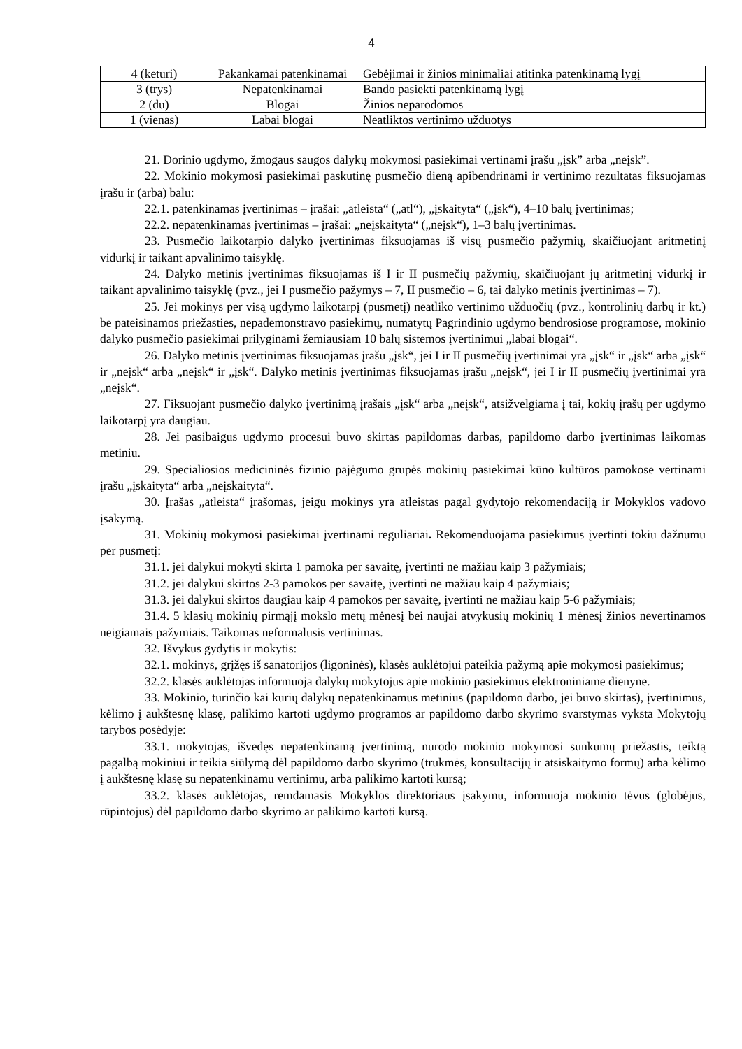4
| 4 (keturi) | Pakankamai patenkinamai | Gebėjimai ir žinios minimaliai atitinka patenkinamą lygį |
| 3 (trys) | Nepatenkinamai | Bando pasiekti patenkinamą lygį |
| 2 (du) | Blogai | Žinios neparodomos |
| 1 (vienas) | Labai blogai | Neatliktos vertinimo užduotys |
21. Dorinio ugdymo, žmogaus saugos dalykų mokymosi pasiekimai vertinami įrašu „įsk” arba „neįsk”.
22. Mokinio mokymosi pasiekimai paskutinę pusmečio dieną apibendrinami ir vertinimo rezultatas fiksuojamas įrašu ir (arba) balu:
22.1. patenkinamas įvertinimas – įrašai: „atleista“ („atl“), „įskaityta“ („įsk“), 4–10 balų įvertinimas;
22.2. nepatenkinamas įvertinimas – įrašai: „neįskaityta“ („neįsk“), 1–3 balų įvertinimas.
23. Pusmečio laikotarpio dalyko įvertinimas fiksuojamas iš visų pusmečio pažymių, skaičiuojant aritmetinį vidurkį ir taikant apvalinimo taisyklę.
24. Dalyko metinis įvertinimas fiksuojamas iš I ir II pusmečių pažymių, skaičiuojant jų aritmetinį vidurkį ir taikant apvalinimo taisyklę (pvz., jei I pusmečio pažymys – 7, II pusmečio – 6, tai dalyko metinis įvertinimas – 7).
25. Jei mokinys per visą ugdymo laikotarpį (pusmetį) neatliko vertinimo užduočių (pvz., kontrolinių darbų ir kt.) be pateisinamos priežasties, nepademonstravo pasiekimų, numatytų Pagrindinio ugdymo bendrosiose programose, mokinio dalyko pusmečio pasiekimai prilyginami žemiausiam 10 balų sistemos įvertinimui „labai blogai“.
26. Dalyko metinis įvertinimas fiksuojamas įrašu „įsk“, jei I ir II pusmečių įvertinimai yra „įsk“ ir „įsk“ arba „įsk“ ir „neįsk“ arba „neįsk“ ir „įsk“. Dalyko metinis įvertinimas fiksuojamas įrašu „neįsk“, jei I ir II pusmečių įvertinimai yra „neįsk“.
27. Fiksuojant pusmečio dalyko įvertinimą įrašais „įsk“ arba „neįsk“, atsižvelgiama į tai, kokių įrašų per ugdymo laikotarpį yra daugiau.
28. Jei pasibaigus ugdymo procesui buvo skirtas papildomas darbas, papildomo darbo įvertinimas laikomas metiniu.
29. Specialiosios medicininės fizinio pajėgumo grupės mokinių pasiekimai kūno kultūros pamokose vertinami įrašu „įskaityta“ arba „neįskaityta“.
30. Įrašas „atleista“ įrašomas, jeigu mokinys yra atleistas pagal gydytojo rekomendaciją ir Mokyklos vadovo įsakymą.
31. Mokinių mokymosi pasiekimai įvertinami reguliariai. Rekomenduojama pasiekimus įvertinti tokiu dažnumu per pusmetį:
31.1. jei dalykui mokyti skirta 1 pamoka per savaitę, įvertinti ne mažiau kaip 3 pažymiais;
31.2. jei dalykui skirtos 2-3 pamokos per savaitę, įvertinti ne mažiau kaip 4 pažymiais;
31.3. jei dalykui skirtos daugiau kaip 4 pamokos per savaitę, įvertinti ne mažiau kaip 5-6 pažymiais;
31.4. 5 klasių mokinių pirmąjį mokslo metų mėnesį bei naujai atvykusių mokinių 1 mėnesį žinios nevertinamos neigiamais pažymiais. Taikomas neformalusis vertinimas.
32. Išvykus gydytis ir mokytis:
32.1. mokinys, grįžęs iš sanatorijos (ligoninės), klasės auklėtojui pateikia pažymą apie mokymosi pasiekimus;
32.2. klasės auklėtojas informuoja dalykų mokytojus apie mokinio pasiekimus elektroniniame dienyne.
33. Mokinio, turinčio kai kurių dalykų nepatenkinamus metinius (papildomo darbo, jei buvo skirtas), įvertinimus, kėlimo į aukštesnę klasę, palikimo kartoti ugdymo programos ar papildomo darbo skyrimo svarstymas vyksta Mokytojų tarybos posėdyje:
33.1. mokytojas, išvedęs nepatenkinamą įvertinimą, nurodo mokinio mokymosi sunkumų priežastis, teiktą pagalbą mokiniui ir teikia siūlymą dėl papildomo darbo skyrimo (trukmės, konsultacijų ir atsiskaitymo formų) arba kėlimo į aukštesnę klasę su nepatenkinamu vertinimu, arba palikimo kartoti kursą;
33.2. klasės auklėtojas, remdamasis Mokyklos direktoriaus įsakymu, informuoja mokinio tėvus (globėjus, rūpintojus) dėl papildomo darbo skyrimo ar palikimo kartoti kursą.